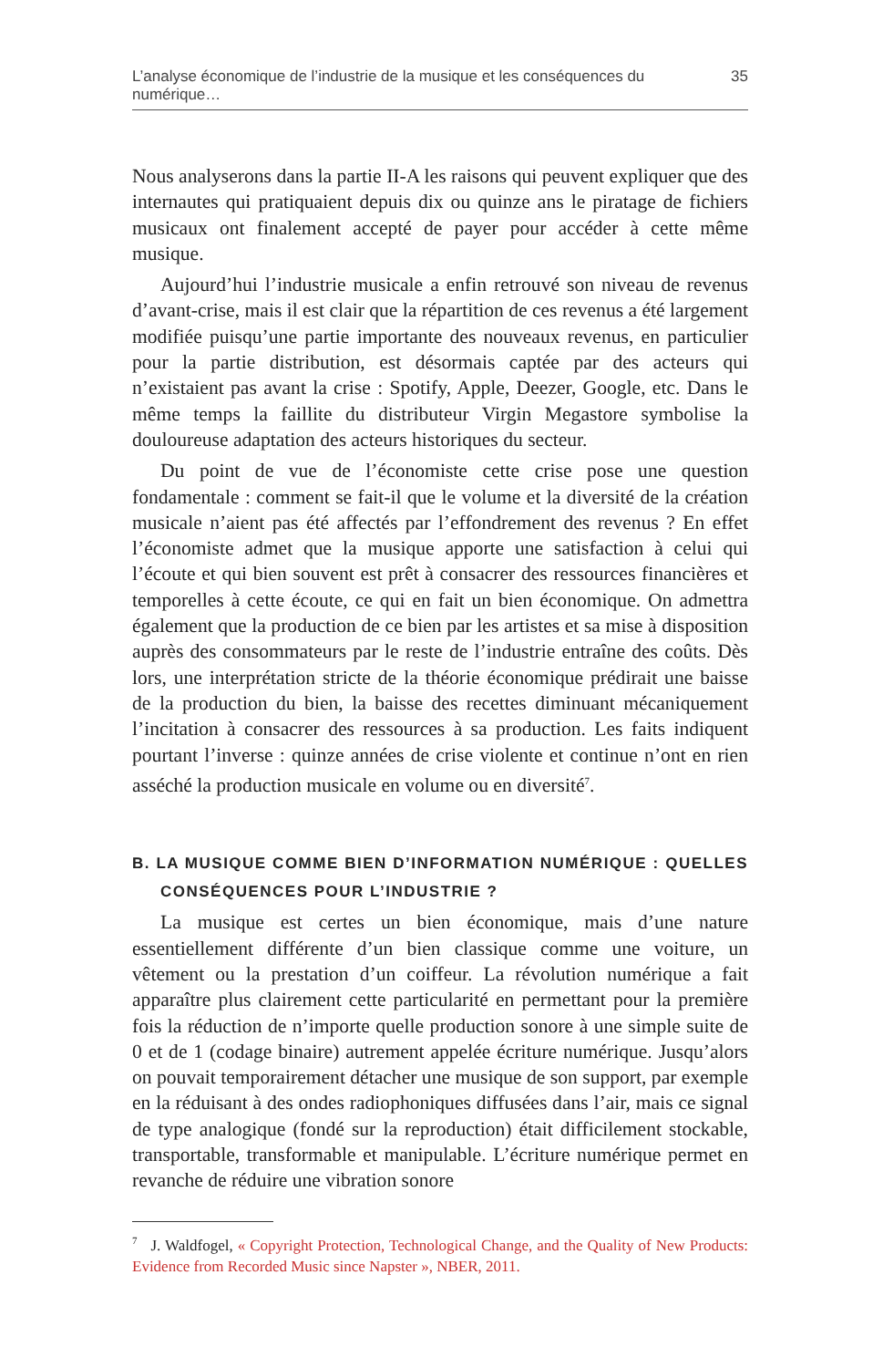L’analyse économique de l’industrie de la musique et les conséquences du numérique… 35
Nous analyserons dans la partie II-A les raisons qui peuvent expliquer que des internautes qui pratiquaient depuis dix ou quinze ans le piratage de fichiers musicaux ont finalement accepté de payer pour accéder à cette même musique.
Aujourd’hui l’industrie musicale a enfin retrouvé son niveau de revenus d’avant-crise, mais il est clair que la répartition de ces revenus a été largement modifiée puisqu’une partie importante des nouveaux revenus, en particulier pour la partie distribution, est désormais captée par des acteurs qui n’existaient pas avant la crise : Spotify, Apple, Deezer, Google, etc. Dans le même temps la faillite du distributeur Virgin Megastore symbolise la douloureuse adaptation des acteurs historiques du secteur.
Du point de vue de l’économiste cette crise pose une question fondamentale : comment se fait-il que le volume et la diversité de la création musicale n’aient pas été affectés par l’effondrement des revenus ? En effet l’économiste admet que la musique apporte une satisfaction à celui qui l’écoute et qui bien souvent est prêt à consacrer des ressources financières et temporelles à cette écoute, ce qui en fait un bien économique. On admettra également que la production de ce bien par les artistes et sa mise à disposition auprès des consommateurs par le reste de l’industrie entraîne des coûts. Dès lors, une interprétation stricte de la théorie économique prédirait une baisse de la production du bien, la baisse des recettes diminuant mécaniquement l’incitation à consacrer des ressources à sa production. Les faits indiquent pourtant l’inverse : quinze années de crise violente et continue n’ont en rien asséché la production musicale en volume ou en diversité<sup>7</sup>.
B. LA MUSIQUE COMME BIEN D’INFORMATION NUMÉRIQUE : QUELLES CONSÉQUENCES POUR L’INDUSTRIE ?
La musique est certes un bien économique, mais d’une nature essentiellement différente d’un bien classique comme une voiture, un vêtement ou la prestation d’un coiffeur. La révolution numérique a fait apparaître plus clairement cette particularité en permettant pour la première fois la réduction de n’importe quelle production sonore à une simple suite de 0 et de 1 (codage binaire) autrement appelée écriture numérique. Jusqu’alors on pouvait temporairement détacher une musique de son support, par exemple en la réduisant à des ondes radiophoniques diffusées dans l’air, mais ce signal de type analogique (fondé sur la reproduction) était difficilement stockable, transportable, transformable et manipulable. L’écriture numérique permet en revanche de réduire une vibration sonore
<sup>7</sup> J. Waldfogel, « Copyright Protection, Technological Change, and the Quality of New Products: Evidence from Recorded Music since Napster », NBER, 2011.